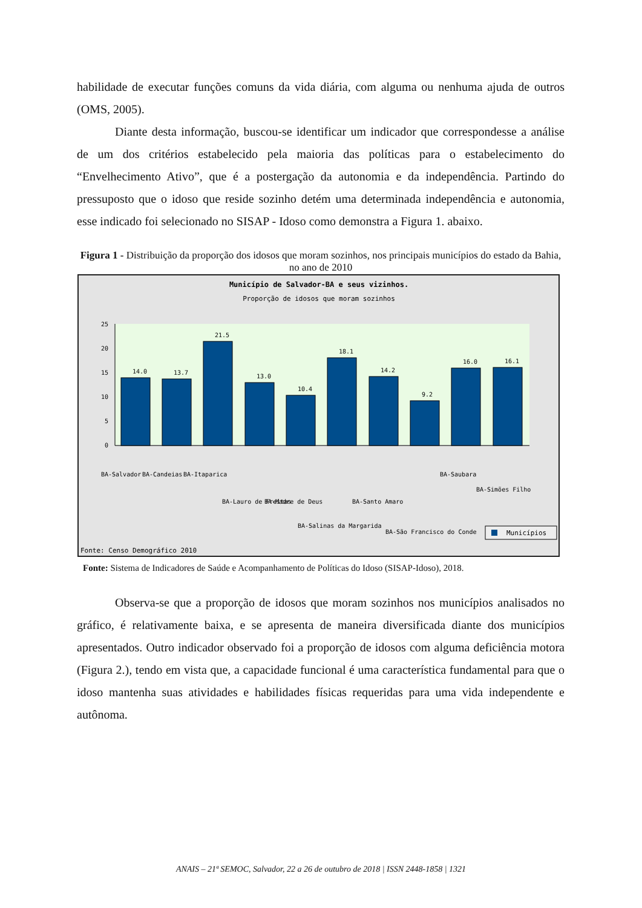habilidade de executar funções comuns da vida diária, com alguma ou nenhuma ajuda de outros (OMS, 2005).
Diante desta informação, buscou-se identificar um indicador que correspondesse a análise de um dos critérios estabelecido pela maioria das políticas para o estabelecimento do “Envelhecimento Ativo”, que é a postergação da autonomia e da independência. Partindo do pressuposto que o idoso que reside sozinho detém uma determinada independência e autonomia, esse indicado foi selecionado no SISAP - Idoso como demonstra a Figura 1. abaixo.
Figura 1 - Distribuição da proporção dos idosos que moram sozinhos, nos principais municípios do estado da Bahia, no ano de 2010
Município de Salvador-BA e seus vizinhos.
Proporção de idosos que moram sozinhos
0
5
10
15
20
25
14.0
13.7
21.5
13.0
10.4
18.1
14.2
9.2
16.0
16.1
BA-Salvador
BA-Candeias
BA-Itaparica
BA-Lauro de Freitas
BA-Madre de Deus
BA-Salinas da Margarida
BA-Santo Amaro
BA-São Francisco do Conde
BA-Saubara
BA-Simões Filho
Municípios
Fonte: Censo Demográfico 2010
Fonte: Sistema de Indicadores de Saúde e Acompanhamento de Políticas do Idoso (SISAP-Idoso), 2018.
Observa-se que a proporção de idosos que moram sozinhos nos municípios analisados no gráfico, é relativamente baixa, e se apresenta de maneira diversificada diante dos municípios apresentados. Outro indicador observado foi a proporção de idosos com alguma deficiência motora (Figura 2.), tendo em vista que, a capacidade funcional é uma característica fundamental para que o idoso mantenha suas atividades e habilidades físicas requeridas para uma vida independente e autônoma.
ANAIS – 21ª SEMOC, Salvador, 22 a 26 de outubro de 2018 | ISSN 2448-1858 | 1321